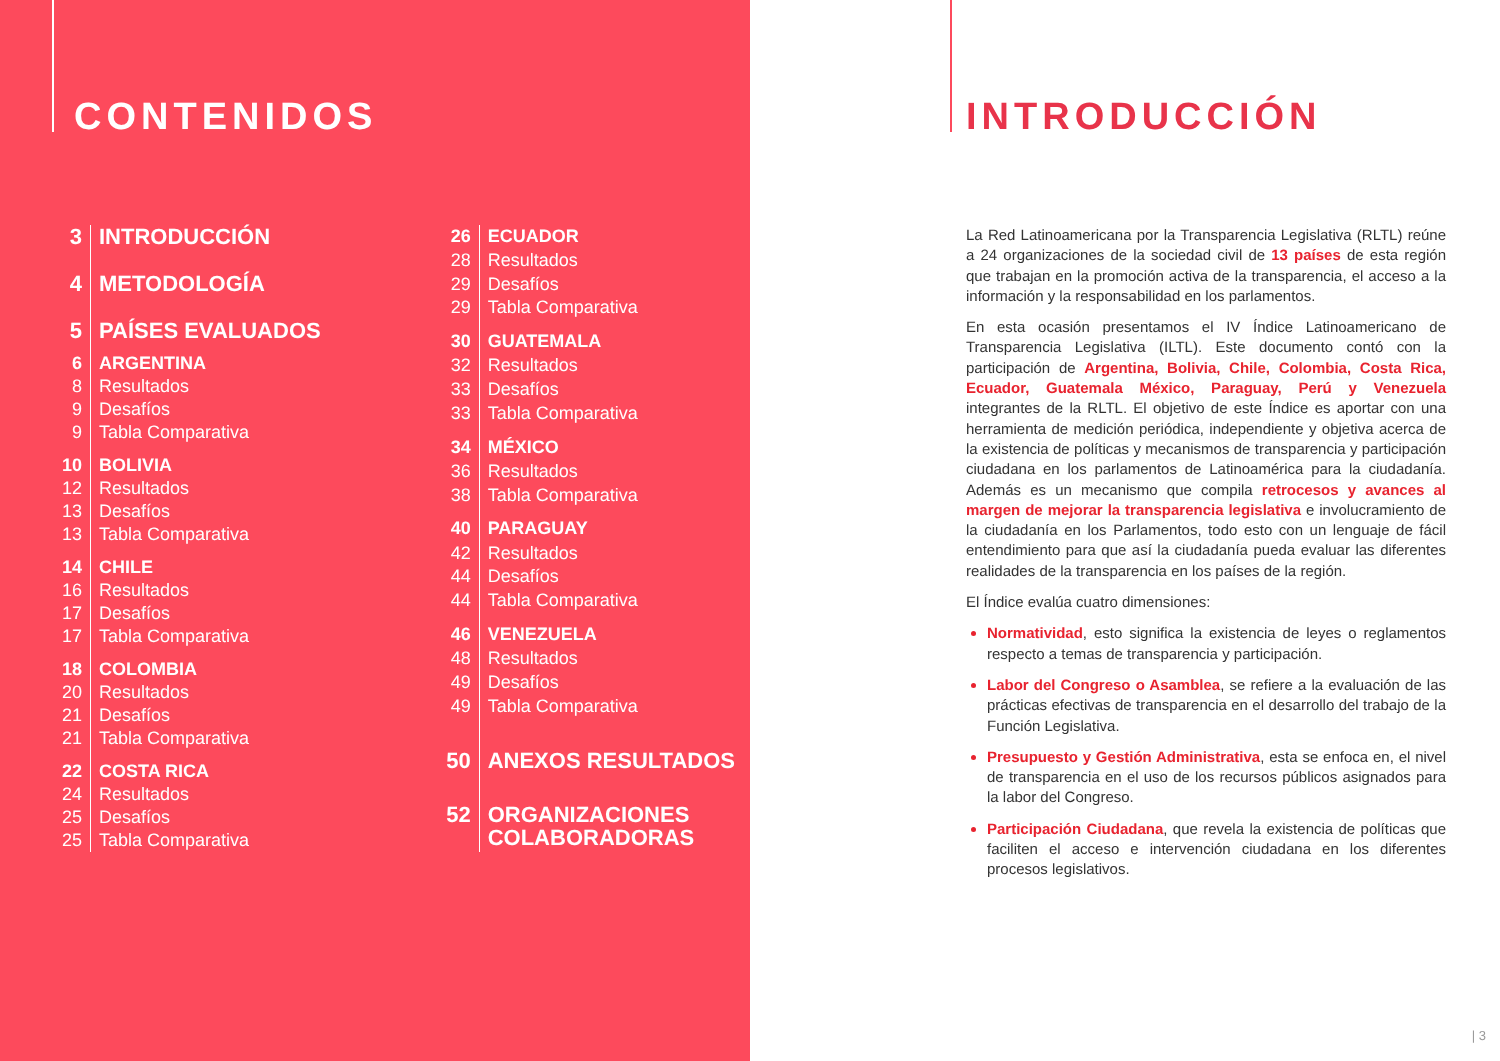CONTENIDOS
| 3 | INTRODUCCIÓN |
| 4 | METODOLOGÍA |
| 5 | PAÍSES EVALUADOS |
| 6 | ARGENTINA |
| 8 | Resultados |
| 9 | Desafíos |
| 9 | Tabla Comparativa |
| 10 | BOLIVIA |
| 12 | Resultados |
| 13 | Desafíos |
| 13 | Tabla Comparativa |
| 14 | CHILE |
| 16 | Resultados |
| 17 | Desafíos |
| 17 | Tabla Comparativa |
| 18 | COLOMBIA |
| 20 | Resultados |
| 21 | Desafíos |
| 21 | Tabla Comparativa |
| 22 | COSTA RICA |
| 24 | Resultados |
| 25 | Desafíos |
| 25 | Tabla Comparativa |
| 26 | ECUADOR |
| 28 | Resultados |
| 29 | Desafíos |
| 29 | Tabla Comparativa |
| 30 | GUATEMALA |
| 32 | Resultados |
| 33 | Desafíos |
| 33 | Tabla Comparativa |
| 34 | MÉXICO |
| 36 | Resultados |
| 38 | Tabla Comparativa |
| 40 | PARAGUAY |
| 42 | Resultados |
| 44 | Desafíos |
| 44 | Tabla Comparativa |
| 46 | VENEZUELA |
| 48 | Resultados |
| 49 | Desafíos |
| 49 | Tabla Comparativa |
| 50 | ANEXOS RESULTADOS |
| 52 | ORGANIZACIONES COLABORADORAS |
INTRODUCCIÓN
La Red Latinoamericana por la Transparencia Legislativa (RLTL) reúne a 24 organizaciones de la sociedad civil de 13 países de esta región que trabajan en la promoción activa de la transparencia, el acceso a la información y la responsabilidad en los parlamentos.
En esta ocasión presentamos el IV Índice Latinoamericano de Transparencia Legislativa (ILTL). Este documento contó con la participación de Argentina, Bolivia, Chile, Colombia, Costa Rica, Ecuador, Guatemala México, Paraguay, Perú y Venezuela integrantes de la RLTL. El objetivo de este Índice es aportar con una herramienta de medición periódica, independiente y objetiva acerca de la existencia de políticas y mecanismos de transparencia y participación ciudadana en los parlamentos de Latinoamérica para la ciudadanía. Además es un mecanismo que compila retrocesos y avances al margen de mejorar la transparencia legislativa e involucramiento de la ciudadanía en los Parlamentos, todo esto con un lenguaje de fácil entendimiento para que así la ciudadanía pueda evaluar las diferentes realidades de la transparencia en los países de la región.
El Índice evalúa cuatro dimensiones:
Normatividad, esto significa la existencia de leyes o reglamentos respecto a temas de transparencia y participación.
Labor del Congreso o Asamblea, se refiere a la evaluación de las prácticas efectivas de transparencia en el desarrollo del trabajo de la Función Legislativa.
Presupuesto y Gestión Administrativa, esta se enfoca en, el nivel de transparencia en el uso de los recursos públicos asignados para la labor del Congreso.
Participación Ciudadana, que revela la existencia de políticas que faciliten el acceso e intervención ciudadana en los diferentes procesos legislativos.
| 3